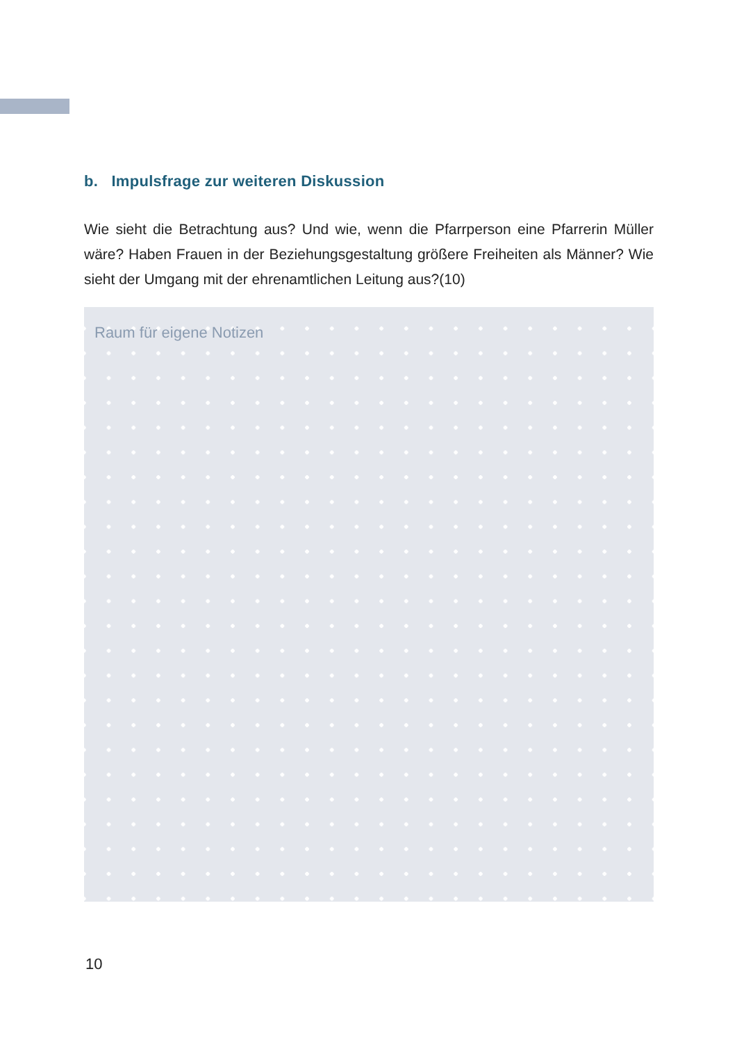b. Impulsfrage zur weiteren Diskussion
Wie sieht die Betrachtung aus? Und wie, wenn die Pfarrperson eine Pfarrerin Müller wäre? Haben Frauen in der Beziehungsgestaltung größere Freiheiten als Männer? Wie sieht der Umgang mit der ehrenamtlichen Leitung aus?(10)
Raum für eigene Notizen
10